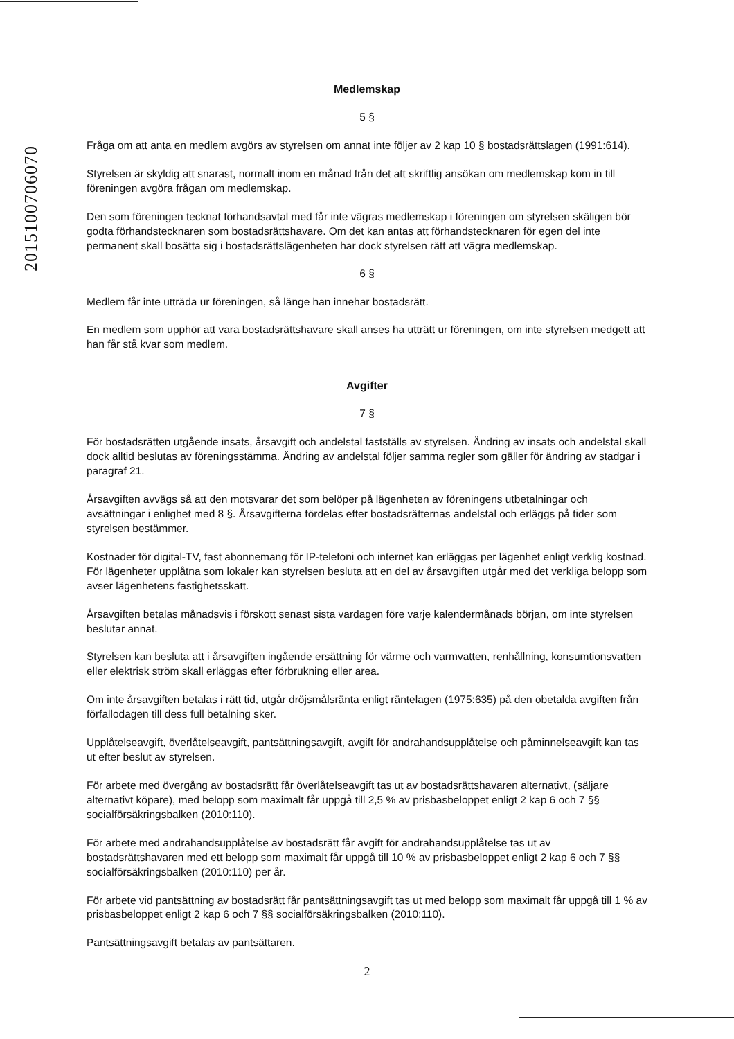2015100706070
Medlemskap
5 §
Fråga om att anta en medlem avgörs av styrelsen om annat inte följer av 2 kap 10 § bostadsrättslagen (1991:614).
Styrelsen är skyldig att snarast, normalt inom en månad från det att skriftlig ansökan om medlemskap kom in till föreningen avgöra frågan om medlemskap.
Den som föreningen tecknat förhandsavtal med får inte vägras medlemskap i föreningen om styrelsen skäligen bör godta förhandstecknaren som bostadsrättshavare. Om det kan antas att förhandstecknaren för egen del inte permanent skall bosätta sig i bostadsrättslägenheten har dock styrelsen rätt att vägra medlemskap.
6 §
Medlem får inte utträda ur föreningen, så länge han innehar bostadsrätt.
En medlem som upphör att vara bostadsrättshavare skall anses ha utträtt ur föreningen, om inte styrelsen medgett att han får stå kvar som medlem.
Avgifter
7 §
För bostadsrätten utgående insats, årsavgift och andelstal fastställs av styrelsen. Ändring av insats och andelstal skall dock alltid beslutas av föreningsstämma. Ändring av andelstal följer samma regler som gäller för ändring av stadgar i paragraf 21.
Årsavgiften avvägs så att den motsvarar det som belöper på lägenheten av föreningens utbetalningar och avsättningar i enlighet med 8 §. Årsavgifterna fördelas efter bostadsrätternas andelstal och erläggs på tider som styrelsen bestämmer.
Kostnader för digital-TV, fast abonnemang för IP-telefoni och internet kan erläggas per lägenhet enligt verklig kostnad. För lägenheter upplåtna som lokaler kan styrelsen besluta att en del av årsavgiften utgår med det verkliga belopp som avser lägenhetens fastighetsskatt.
Årsavgiften betalas månadsvis i förskott senast sista vardagen före varje kalendermånads början, om inte styrelsen beslutar annat.
Styrelsen kan besluta att i årsavgiften ingående ersättning för värme och varmvatten, renhållning, konsumtionsvatten eller elektrisk ström skall erläggas efter förbrukning eller area.
Om inte årsavgiften betalas i rätt tid, utgår dröjsmålsränta enligt räntelagen (1975:635) på den obetalda avgiften från förfallodagen till dess full betalning sker.
Upplåtelseavgift, överlåtelseavgift, pantsättningsavgift, avgift för andrahandsupplåtelse och påminnelseavgift kan tas ut efter beslut av styrelsen.
För arbete med övergång av bostadsrätt får överlåtelseavgift tas ut av bostadsrättshavaren alternativt, (säljare alternativt köpare), med belopp som maximalt får uppgå till 2,5 % av prisbasbeloppet enligt 2 kap 6 och 7 §§ socialförsäkringsbalken (2010:110).
För arbete med andrahandsupplåtelse av bostadsrätt får avgift för andrahandsupplåtelse tas ut av bostadsrättshavaren med ett belopp som maximalt får uppgå till 10 % av prisbasbeloppet enligt 2 kap 6 och 7 §§ socialförsäkringsbalken (2010:110) per år.
För arbete vid pantsättning av bostadsrätt får pantsättningsavgift tas ut med belopp som maximalt får uppgå till 1 % av prisbasbeloppet enligt 2 kap 6 och 7 §§ socialförsäkringsbalken (2010:110).
Pantsättningsavgift betalas av pantsättaren.
2